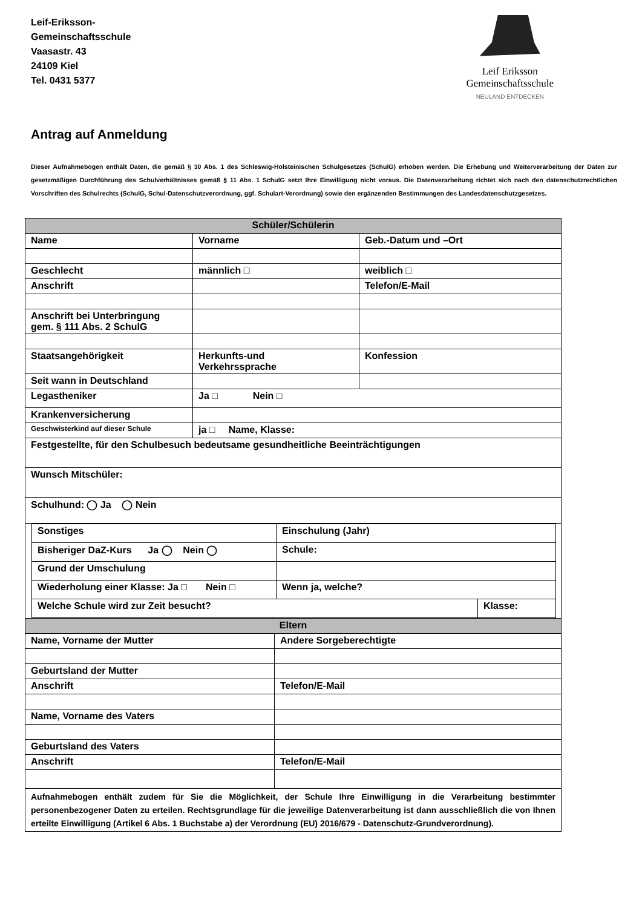Leif-Eriksson-
Gemeinschaftsschule
Vaasastr. 43
24109 Kiel
Tel. 0431 5377
Leif Eriksson
Gemeinschaftsschule
NEULAND ENTDECKEN
Antrag auf Anmeldung
Dieser Aufnahmebogen enthält Daten, die gemäß § 30 Abs. 1 des Schleswig-Holsteinischen Schulgesetzes (SchulG) erhoben werden. Die Erhebung und Weiterverarbeitung der Daten zur gesetzmäßigen Durchführung des Schulverhältnisses gemäß § 11 Abs. 1 SchulG setzt Ihre Einwilligung nicht voraus. Die Datenverarbeitung richtet sich nach den datenschutzrechtlichen Vorschriften des Schulrechts (SchulG, Schul-Datenschutzverordnung, ggf. Schulart-Verordnung) sowie den ergänzenden Bestimmungen des Landesdatenschutzgesetzes.
| Schüler/Schülerin | | |
| Name | Vorname | Geb.-Datum und –Ort |
| Geschlecht | männlich □ | weiblich □ |
| Anschrift | | Telefon/E-Mail |
| Anschrift bei Unterbringung gem. § 111 Abs. 2 SchulG | | |
| Staatsangehörigkeit | Herkunfts-und Verkehrssprache | Konfession |
| Seit wann in Deutschland | | |
| Legastheniker | Ja □ Nein □ | |
| Krankenversicherung | | |
| Geschwisterkind auf dieser Schule | ja □ Name, Klasse: | |
| Festgestellte, für den Schulbesuch bedeutsame gesundheitliche Beeinträchtigungen | | |
| Wunsch Mitschüler: | | |
| Schulhund: ◯ Ja ◯ Nein | | |
| / Sonstiges / Einschulung (Jahr) / / / Bisheriger DaZ-Kurs Ja ◯ Nein ◯ / Schule: / / / Grund der Umschulung / / / / Wiederholung einer Klasse: Ja □ Nein □ / Wenn ja, welche? / / / Welche Schule wird zur Zeit besucht? / / Klasse: / | | |
| Eltern | |
| Name, Vorname der Mutter | Andere Sorgeberechtigte |
| Geburtsland der Mutter | |
| Anschrift | Telefon/E-Mail |
| Name, Vorname des Vaters | |
| Geburtsland des Vaters | |
| Anschrift | Telefon/E-Mail |
| Aufnahmebogen enthält zudem für Sie die Möglichkeit, der Schule Ihre Einwilligung in die Verarbeitung bestimmter personenbezogener Daten zu erteilen. Rechtsgrundlage für die jeweilige Datenverarbeitung ist dann ausschließlich die von Ihnen erteilte Einwilligung (Artikel 6 Abs. 1 Buchstabe a) der Verordnung (EU) 2016/679 - Datenschutz-Grundverordnung). | |